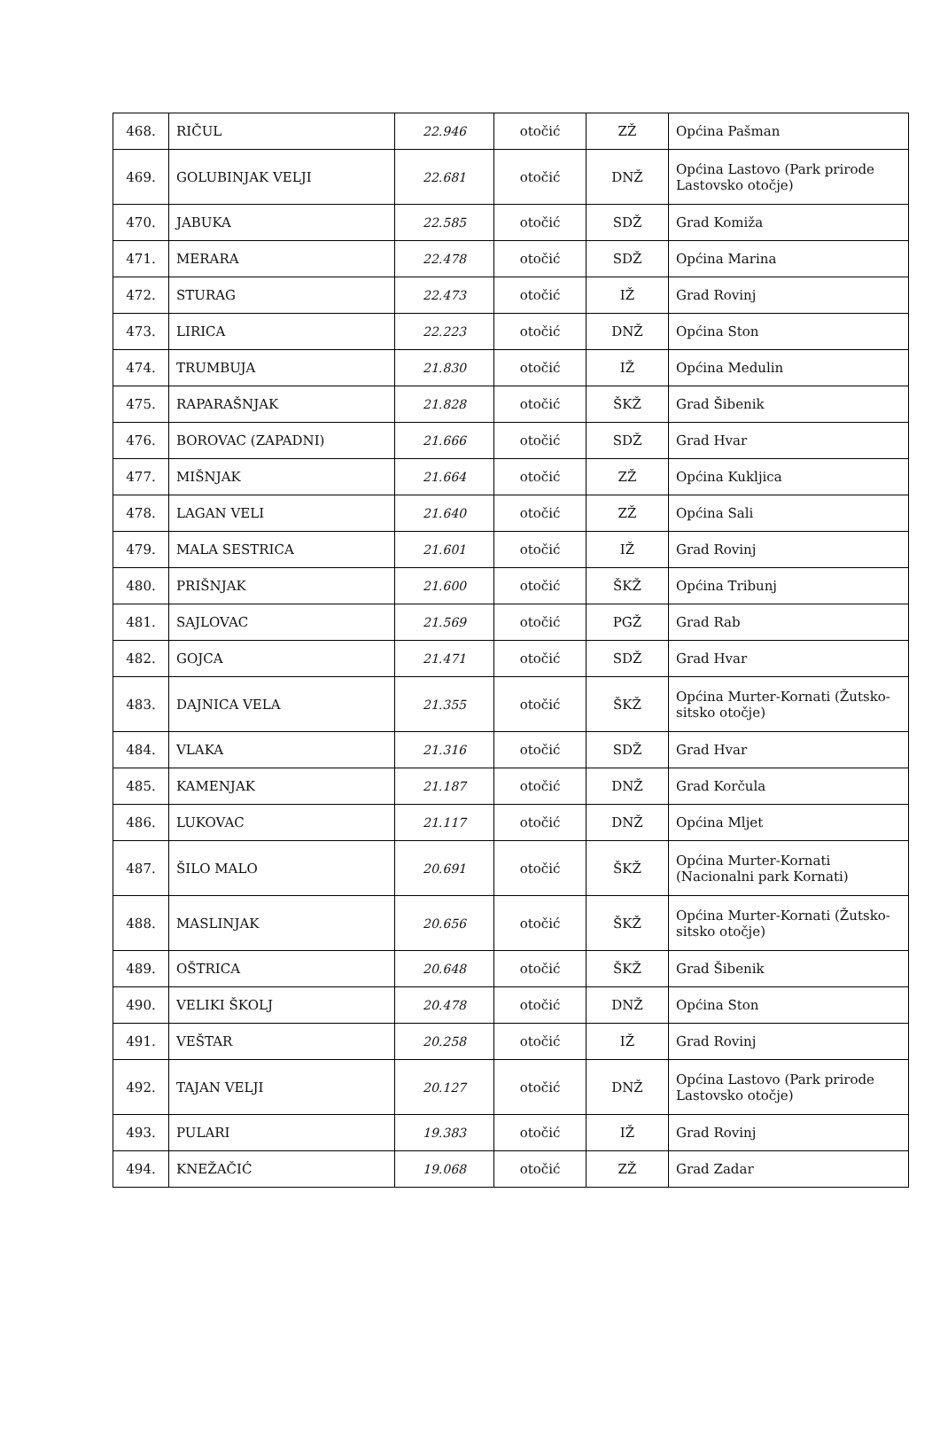| 468. | RIČUL | 22.946 | otočić | ZŽ | Općina Pašman |
| 469. | GOLUBINJAK VELJI | 22.681 | otočić | DNŽ | Općina Lastovo (Park prirode Lastovsko otočje) |
| 470. | JABUKA | 22.585 | otočić | SDŽ | Grad Komiža |
| 471. | MERARA | 22.478 | otočić | SDŽ | Općina Marina |
| 472. | STURAG | 22.473 | otočić | IŽ | Grad Rovinj |
| 473. | LIRICA | 22.223 | otočić | DNŽ | Općina Ston |
| 474. | TRUMBUJA | 21.830 | otočić | IŽ | Općina Medulin |
| 475. | RAPARAŠNJAK | 21.828 | otočić | ŠKŽ | Grad Šibenik |
| 476. | BOROVAC (ZAPADNI) | 21.666 | otočić | SDŽ | Grad Hvar |
| 477. | MIŠNJAK | 21.664 | otočić | ZŽ | Općina Kukljica |
| 478. | LAGAN VELI | 21.640 | otočić | ZŽ | Općina Sali |
| 479. | MALA SESTRICA | 21.601 | otočić | IŽ | Grad Rovinj |
| 480. | PRIŠNJAK | 21.600 | otočić | ŠKŽ | Općina Tribunj |
| 481. | SAJLOVAC | 21.569 | otočić | PGŽ | Grad Rab |
| 482. | GOJCA | 21.471 | otočić | SDŽ | Grad Hvar |
| 483. | DAJNICA VELA | 21.355 | otočić | ŠKŽ | Općina Murter-Kornati (Žutsko-sitsko otočje) |
| 484. | VLAKA | 21.316 | otočić | SDŽ | Grad Hvar |
| 485. | KAMENJAK | 21.187 | otočić | DNŽ | Grad Korčula |
| 486. | LUKOVAC | 21.117 | otočić | DNŽ | Općina Mljet |
| 487. | ŠILO MALO | 20.691 | otočić | ŠKŽ | Općina Murter-Kornati (Nacionalni park Kornati) |
| 488. | MASLINJAK | 20.656 | otočić | ŠKŽ | Općina Murter-Kornati (Žutsko-sitsko otočje) |
| 489. | OŠTRICA | 20.648 | otočić | ŠKŽ | Grad Šibenik |
| 490. | VELIKI ŠKOLJ | 20.478 | otočić | DNŽ | Općina Ston |
| 491. | VEŠTAR | 20.258 | otočić | IŽ | Grad Rovinj |
| 492. | TAJAN VELJI | 20.127 | otočić | DNŽ | Općina Lastovo (Park prirode Lastovsko otočje) |
| 493. | PULARI | 19.383 | otočić | IŽ | Grad Rovinj |
| 494. | KNEŽAČIĆ | 19.068 | otočić | ZŽ | Grad Zadar |